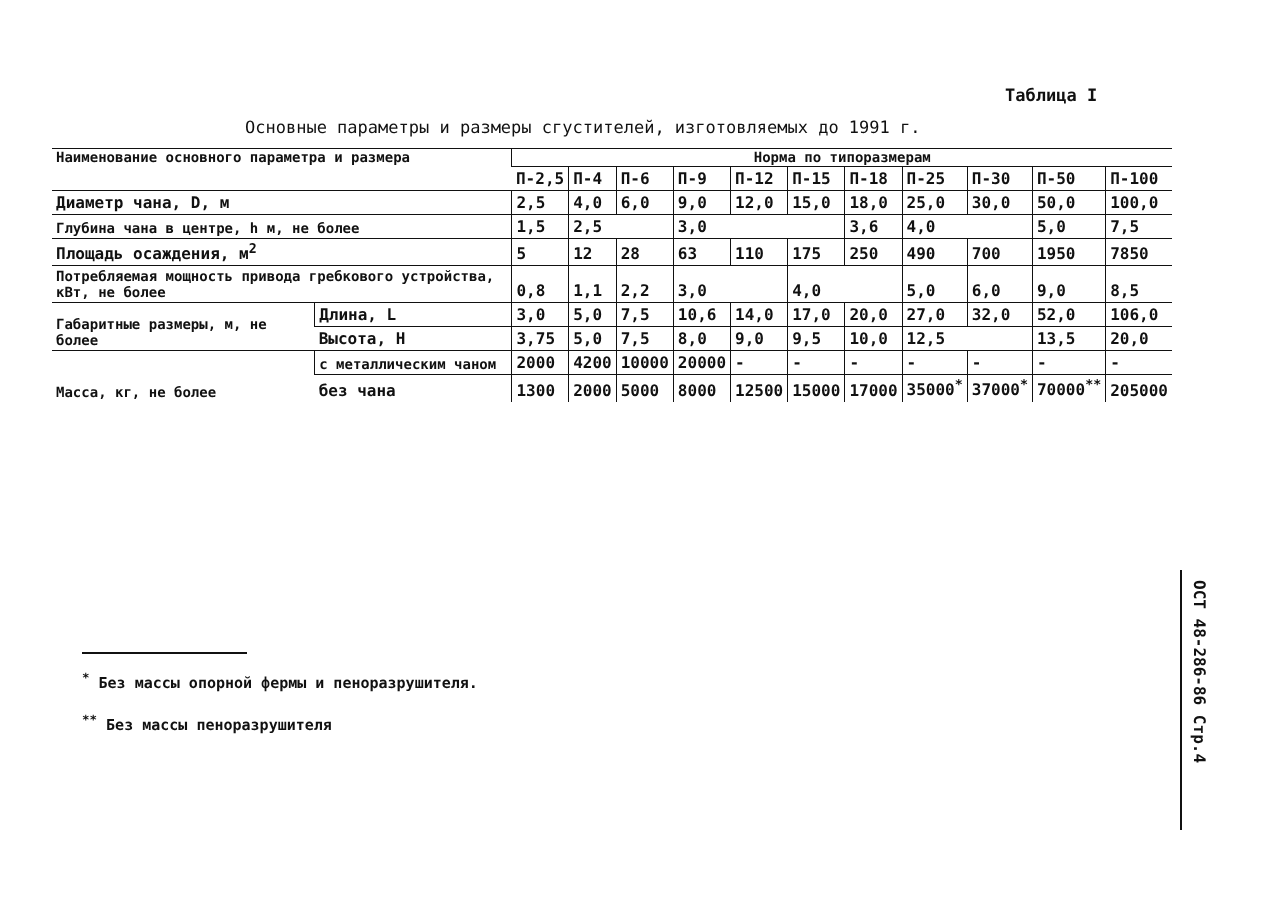Таблица I
Основные параметры и размеры сгустителей, изготовляемых до 1991 г.
| Наименование основного параметра и размера | | Норма по типоразмерам | | | | | | | | | | |
| | | П-2,5 | П-4 | П-6 | П-9 | П-12 | П-15 | П-18 | П-25 | П-30 | П-50 | П-100 |
| Диаметр чана, D, м | | 2,5 | 4,0 | 6,0 | 9,0 | 12,0 | 15,0 | 18,0 | 25,0 | 30,0 | 50,0 | 100,0 |
| Глубина чана в центре, h м, не более | | 1,5 | 2,5 | | 3,0 | | | 3,6 | 4,0 | | 5,0 | 7,5 |
| Площадь осаждения, м<sup>2</sup> | | 5 | 12 | 28 | 63 | 110 | 175 | 250 | 490 | 700 | 1950 | 7850 |
| Потребляемая мощность привода гребкового устройства, кВт, не более | | 0,8 | 1,1 | 2,2 | 3,0 | | 4,0 | | 5,0 | 6,0 | 9,0 | 8,5 |
| Габаритные размеры, м, не более | Длина, L | 3,0 | 5,0 | 7,5 | 10,6 | 14,0 | 17,0 | 20,0 | 27,0 | 32,0 | 52,0 | 106,0 |
| | Высота, Н | 3,75 | 5,0 | 7,5 | 8,0 | 9,0 | 9,5 | 10,0 | 12,5 | | 13,5 | 20,0 |
| Масса, кг, не более | с металлическим чаном | 2000 | 4200 | 10000 | 20000 | - | - | - | - | - | - | - |
| | без чана | 1300 | 2000 | 5000 | 8000 | 12500 | 15000 | 17000 | 35000<sup>*</sup> | 37000<sup>*</sup> | 70000<sup>**</sup> | 205000 |
<sup>*</sup> Без массы опорной фермы и пеноразрушителя.
<sup>**</sup> Без массы пеноразрушителя
ОСТ 48-286-86 Стр.4